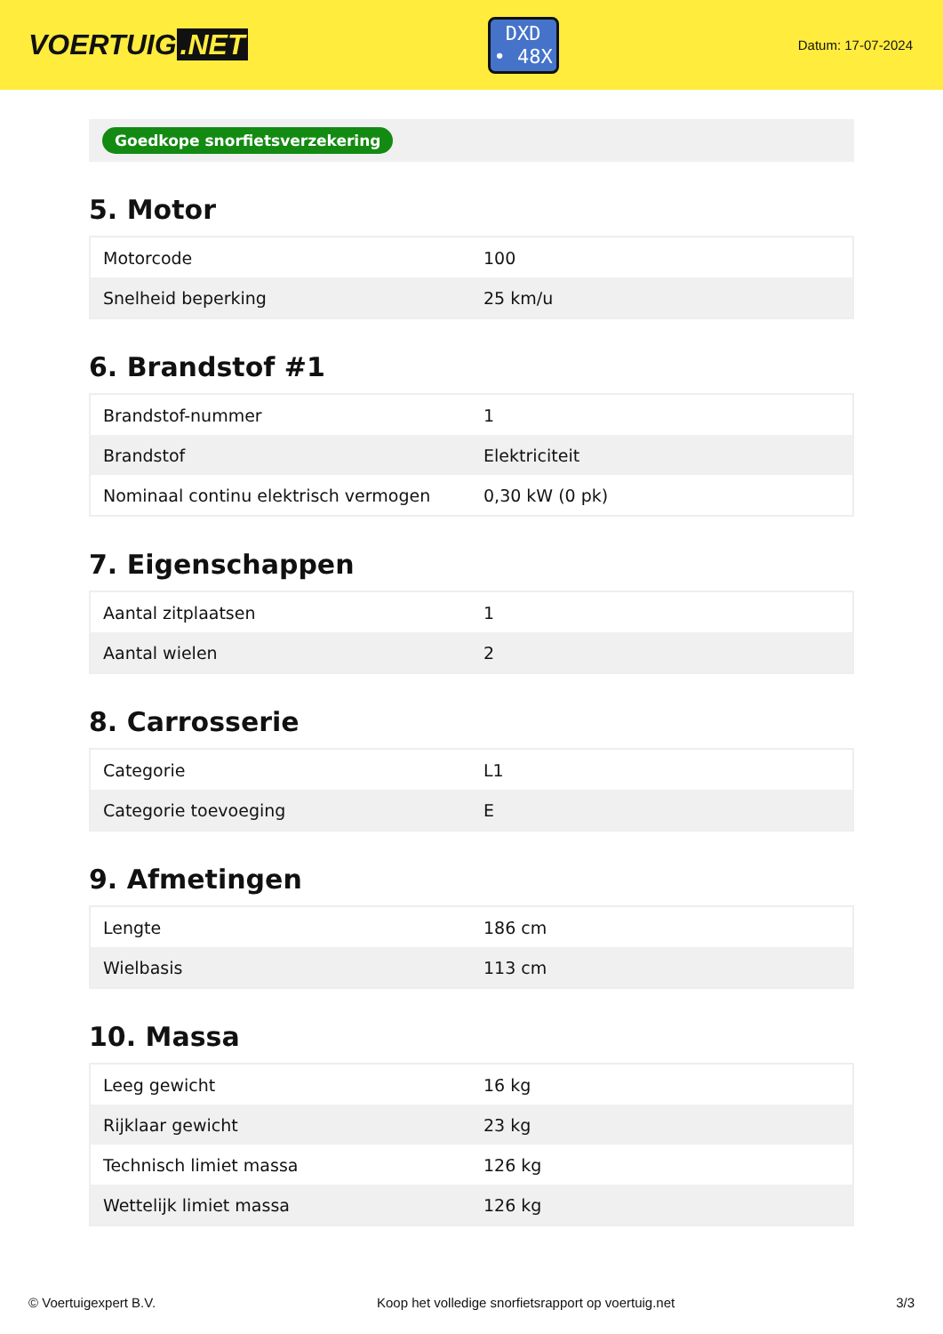VOERTUIG.NET
DXD
• 48X
Datum: 17-07-2024
Goedkope snorfietsverzekering
5. Motor
| Motorcode | 100 |
| Snelheid beperking | 25 km/u |
6. Brandstof #1
| Brandstof-nummer | 1 |
| Brandstof | Elektriciteit |
| Nominaal continu elektrisch vermogen | 0,30 kW (0 pk) |
7. Eigenschappen
| Aantal zitplaatsen | 1 |
| Aantal wielen | 2 |
8. Carrosserie
| Categorie | L1 |
| Categorie toevoeging | E |
9. Afmetingen
| Lengte | 186 cm |
| Wielbasis | 113 cm |
10. Massa
| Leeg gewicht | 16 kg |
| Rijklaar gewicht | 23 kg |
| Technisch limiet massa | 126 kg |
| Wettelijk limiet massa | 126 kg |
© Voertuigexpert B.V. Koop het volledige snorfietsrapport op voertuig.net 3/3